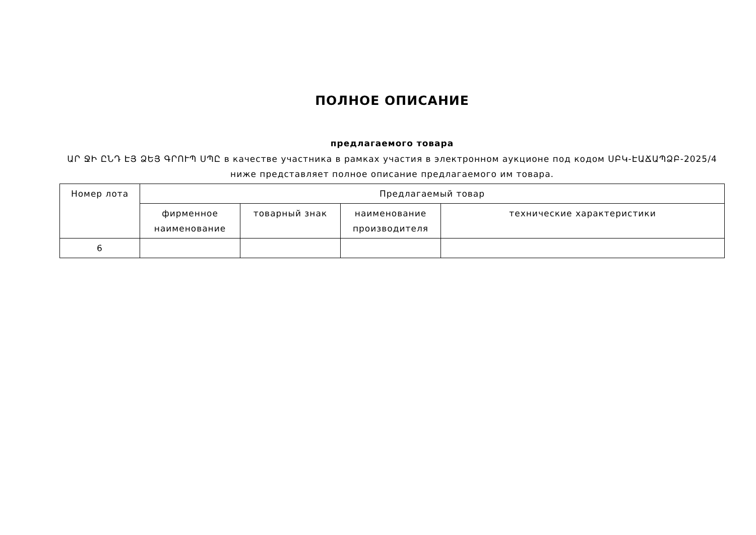ПОЛНОЕ ОПИСАНИЕ
предлагаемого товара
ԱՐ ՋԻ ԸՆԴ ԷՅ ՁԵՅ ԳՐՈՒՊ ՍՊԸ в качестве участника в рамках участия в электронном аукционе под кодом ՍԲԿ-ԷԱՃԱՊՁԲ-2025/4 ниже представляет полное описание предлагаемого им товара.
| Номер лота | Предлагаемый товар | | | |
| --- | --- | --- | --- | --- |
| | фирменное наименование | товарный знак | наименование производителя | технические характеристики |
| 6 | | | | |